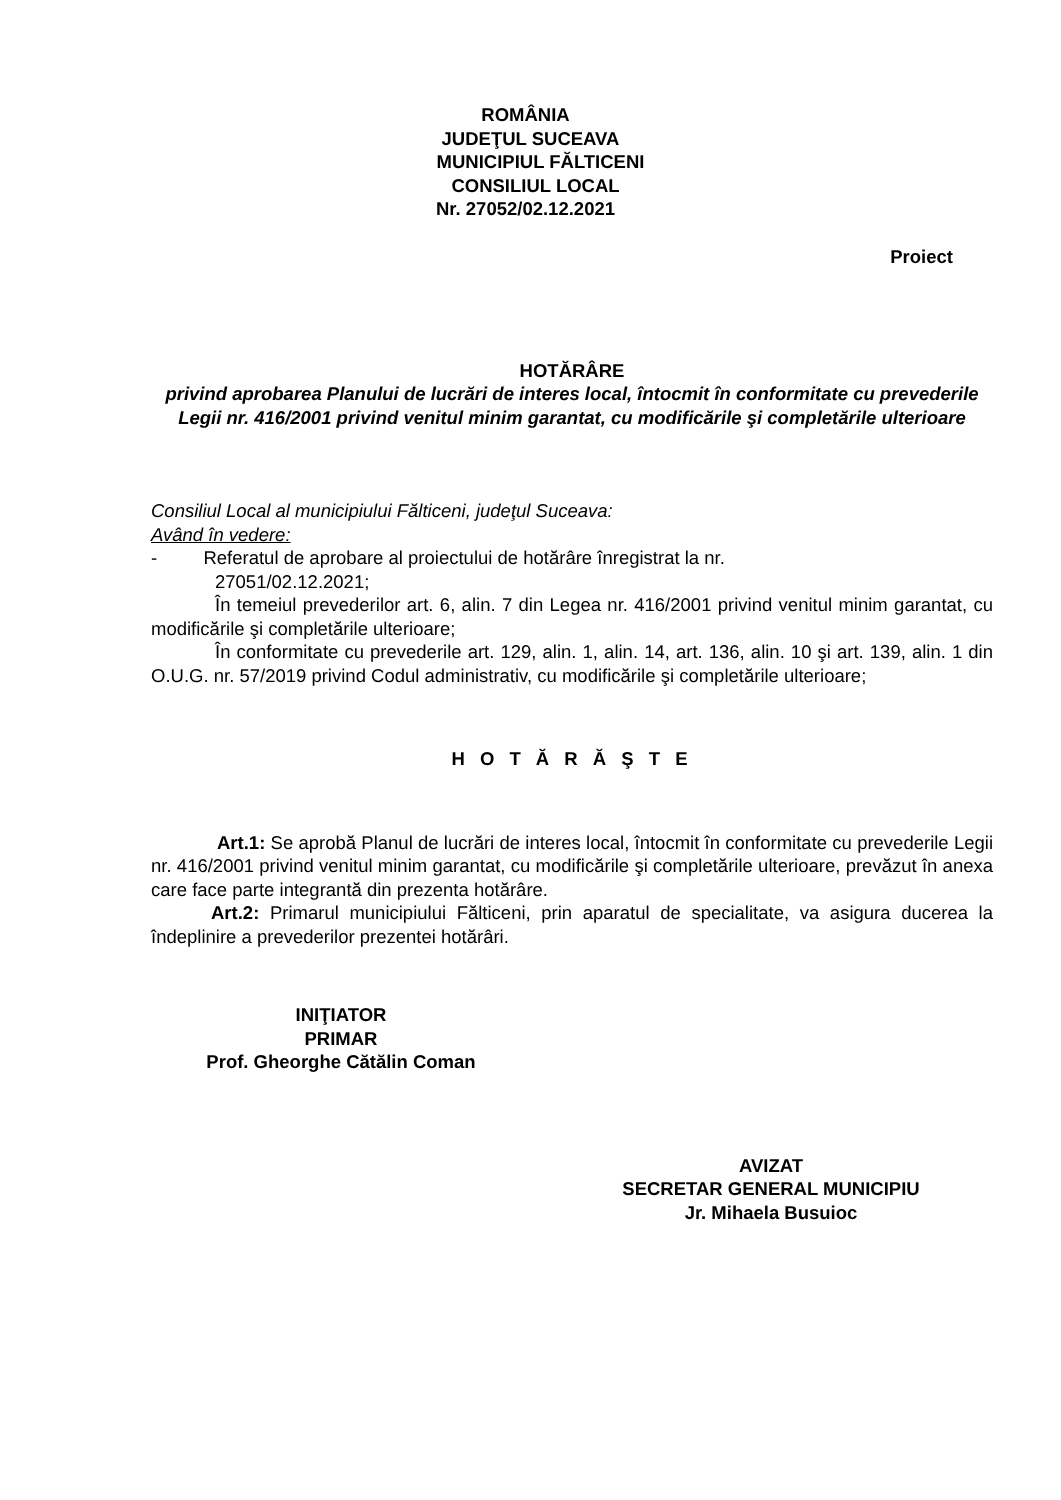ROMÂNIA
JUDEŢUL SUCEAVA
MUNICIPIUL FĂLTICENI
CONSILIUL LOCAL
Nr. 27052/02.12.2021
Proiect
HOTĂRÂRE
privind aprobarea Planului de lucrări de interes local, întocmit în conformitate cu prevederile Legii nr. 416/2001 privind venitul minim garantat, cu modificările şi completările ulterioare
Consiliul Local al municipiului Fălticeni, judeţul Suceava:
Având în vedere:
- Referatul de aprobare al proiectului de hotărâre înregistrat la nr.
27051/02.12.2021;
În temeiul prevederilor art. 6, alin. 7 din Legea nr. 416/2001 privind venitul minim garantat, cu modificările şi completările ulterioare;
În conformitate cu prevederile art. 129, alin. 1, alin. 14, art. 136, alin. 10 şi art. 139, alin. 1 din O.U.G. nr. 57/2019 privind Codul administrativ, cu modificările şi completările ulterioare;
H O T Ă R Ă Ş T E
Art.1: Se aprobă Planul de lucrări de interes local, întocmit în conformitate cu prevederile Legii nr. 416/2001 privind venitul minim garantat, cu modificările şi completările ulterioare, prevăzut în anexa care face parte integrantă din prezenta hotărâre.
Art.2: Primarul municipiului Fălticeni, prin aparatul de specialitate, va asigura ducerea la îndeplinire a prevederilor prezentei hotărâri.
INIŢIATOR
PRIMAR
Prof. Gheorghe Cătălin Coman
AVIZAT
SECRETAR GENERAL MUNICIPIU
Jr. Mihaela Busuioc